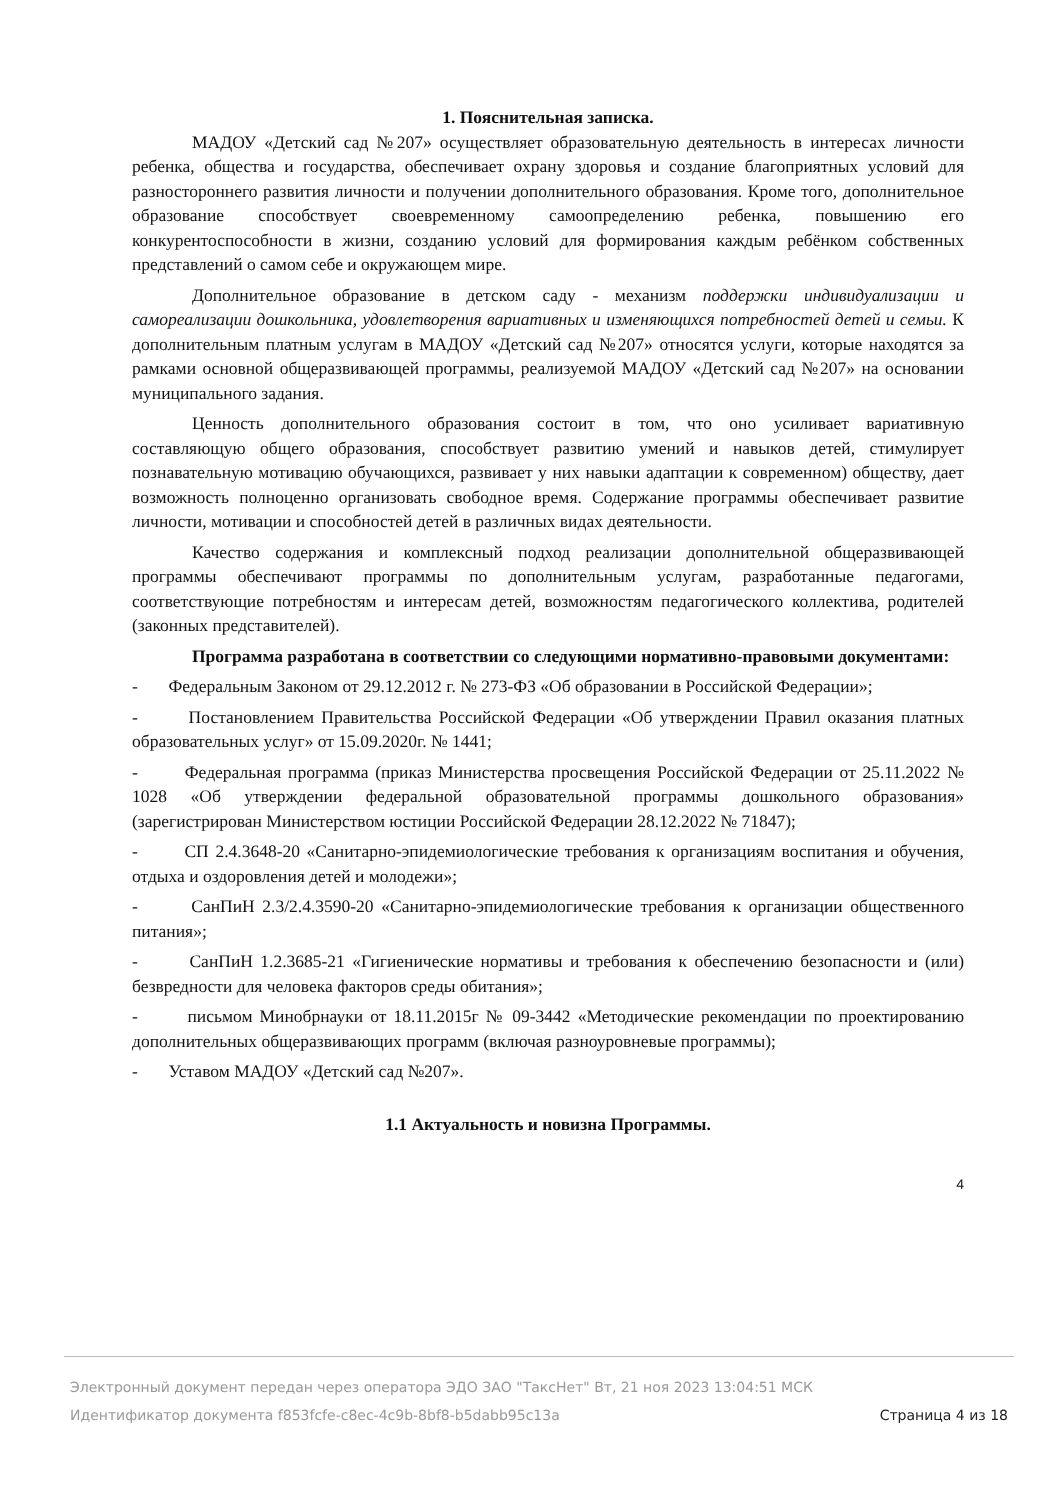1. Пояснительная записка.
МАДОУ «Детский сад №207» осуществляет образовательную деятельность в интересах личности ребенка, общества и государства, обеспечивает охрану здоровья и создание благоприятных условий для разностороннего развития личности и получении дополнительного образования. Кроме того, дополнительное образование способствует своевременному самоопределению ребенка, повышению его конкурентоспособности в жизни, созданию условий для формирования каждым ребёнком собственных представлений о самом себе и окружающем мире.
Дополнительное образование в детском саду - механизм поддержки индивидуализации и самореализации дошкольника, удовлетворения вариативных и изменяющихся потребностей детей и семьи. К дополнительным платным услугам в МАДОУ «Детский сад №207» относятся услуги, которые находятся за рамками основной общеразвивающей программы, реализуемой МАДОУ «Детский сад №207» на основании муниципального задания.
Ценность дополнительного образования состоит в том, что оно усиливает вариативную составляющую общего образования, способствует развитию умений и навыков детей, стимулирует познавательную мотивацию обучающихся, развивает у них навыки адаптации к современном) обществу, дает возможность полноценно организовать свободное время. Содержание программы обеспечивает развитие личности, мотивации и способностей детей в различных видах деятельности.
Качество содержания и комплексный подход реализации дополнительной общеразвивающей программы обеспечивают программы по дополнительным услугам, разработанные педагогами, соответствующие потребностям и интересам детей, возможностям педагогического коллектива, родителей (законных представителей).
Программа разработана в соответствии со следующими нормативно-правовыми документами:
- Федеральным Законом от 29.12.2012 г. № 273-ФЗ «Об образовании в Российской Федерации»;
- Постановлением Правительства Российской Федерации «Об утверждении Правил оказания платных образовательных услуг» от 15.09.2020г. № 1441;
- Федеральная программа (приказ Министерства просвещения Российской Федерации от 25.11.2022 № 1028 «Об утверждении федеральной образовательной программы дошкольного образования» (зарегистрирован Министерством юстиции Российской Федерации 28.12.2022 № 71847);
- СП 2.4.3648-20 «Санитарно-эпидемиологические требования к организациям воспитания и обучения, отдыха и оздоровления детей и молодежи»;
- СанПиН 2.3/2.4.3590-20 «Санитарно-эпидемиологические требования к организации общественного питания»;
- СанПиН 1.2.3685-21 «Гигиенические нормативы и требования к обеспечению безопасности и (или) безвредности для человека факторов среды обитания»;
- письмом Минобрнауки от 18.11.2015г № 09-3442 «Методические рекомендации по проектированию дополнительных общеразвивающих программ (включая разноуровневые программы);
- Уставом МАДОУ «Детский сад №207».
1.1 Актуальность и новизна Программы.
4
Электронный документ передан через оператора ЭДО ЗАО "ТаксНет" Вт, 21 ноя 2023 13:04:51 МСК
Идентификатор документа f853fcfe-c8ec-4c9b-8bf8-b5dabb95c13a Страница 4 из 18